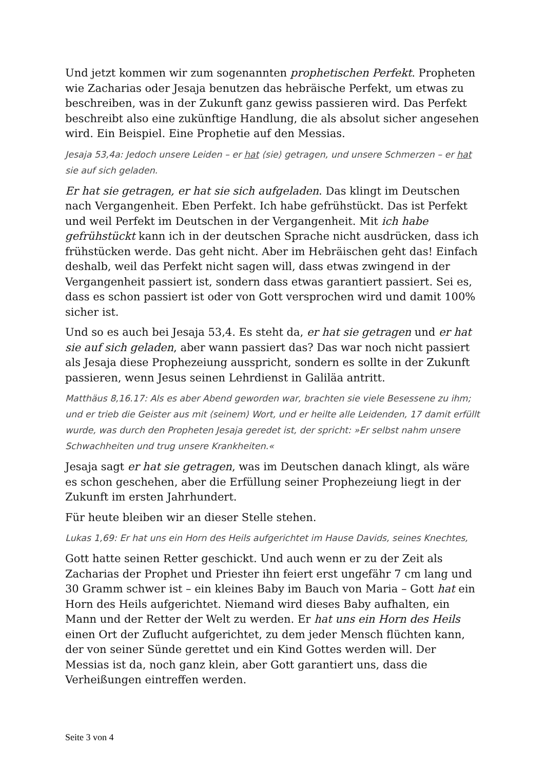Und jetzt kommen wir zum sogenannten prophetischen Perfekt. Propheten wie Zacharias oder Jesaja benutzen das hebräische Perfekt, um etwas zu beschreiben, was in der Zukunft ganz gewiss passieren wird. Das Perfekt beschreibt also eine zukünftige Handlung, die als absolut sicher angesehen wird. Ein Beispiel. Eine Prophetie auf den Messias.
Jesaja 53,4a: Jedoch unsere Leiden – er hat ⟨sie⟩ getragen, und unsere Schmerzen – er hat sie auf sich geladen.
Er hat sie getragen, er hat sie sich aufgeladen. Das klingt im Deutschen nach Vergangenheit. Eben Perfekt. Ich habe gefrühstückt. Das ist Perfekt und weil Perfekt im Deutschen in der Vergangenheit. Mit ich habe gefrühstückt kann ich in der deutschen Sprache nicht ausdrücken, dass ich frühstücken werde. Das geht nicht. Aber im Hebräischen geht das! Einfach deshalb, weil das Perfekt nicht sagen will, dass etwas zwingend in der Vergangenheit passiert ist, sondern dass etwas garantiert passiert. Sei es, dass es schon passiert ist oder von Gott versprochen wird und damit 100% sicher ist.
Und so es auch bei Jesaja 53,4. Es steht da, er hat sie getragen und er hat sie auf sich geladen, aber wann passiert das? Das war noch nicht passiert als Jesaja diese Prophezeiung ausspricht, sondern es sollte in der Zukunft passieren, wenn Jesus seinen Lehrdienst in Galiläa antritt.
Matthäus 8,16.17: Als es aber Abend geworden war, brachten sie viele Besessene zu ihm; und er trieb die Geister aus mit ⟨seinem⟩ Wort, und er heilte alle Leidenden, 17 damit erfüllt wurde, was durch den Propheten Jesaja geredet ist, der spricht: »Er selbst nahm unsere Schwachheiten und trug unsere Krankheiten.«
Jesaja sagt er hat sie getragen, was im Deutschen danach klingt, als wäre es schon geschehen, aber die Erfüllung seiner Prophezeiung liegt in der Zukunft im ersten Jahrhundert.
Für heute bleiben wir an dieser Stelle stehen.
Lukas 1,69: Er hat uns ein Horn des Heils aufgerichtet im Hause Davids, seines Knechtes,
Gott hatte seinen Retter geschickt. Und auch wenn er zu der Zeit als Zacharias der Prophet und Priester ihn feiert erst ungefähr 7 cm lang und 30 Gramm schwer ist – ein kleines Baby im Bauch von Maria – Gott hat ein Horn des Heils aufgerichtet. Niemand wird dieses Baby aufhalten, ein Mann und der Retter der Welt zu werden. Er hat uns ein Horn des Heils einen Ort der Zuflucht aufgerichtet, zu dem jeder Mensch flüchten kann, der von seiner Sünde gerettet und ein Kind Gottes werden will. Der Messias ist da, noch ganz klein, aber Gott garantiert uns, dass die Verheißungen eintreffen werden.
Seite 3 von 4